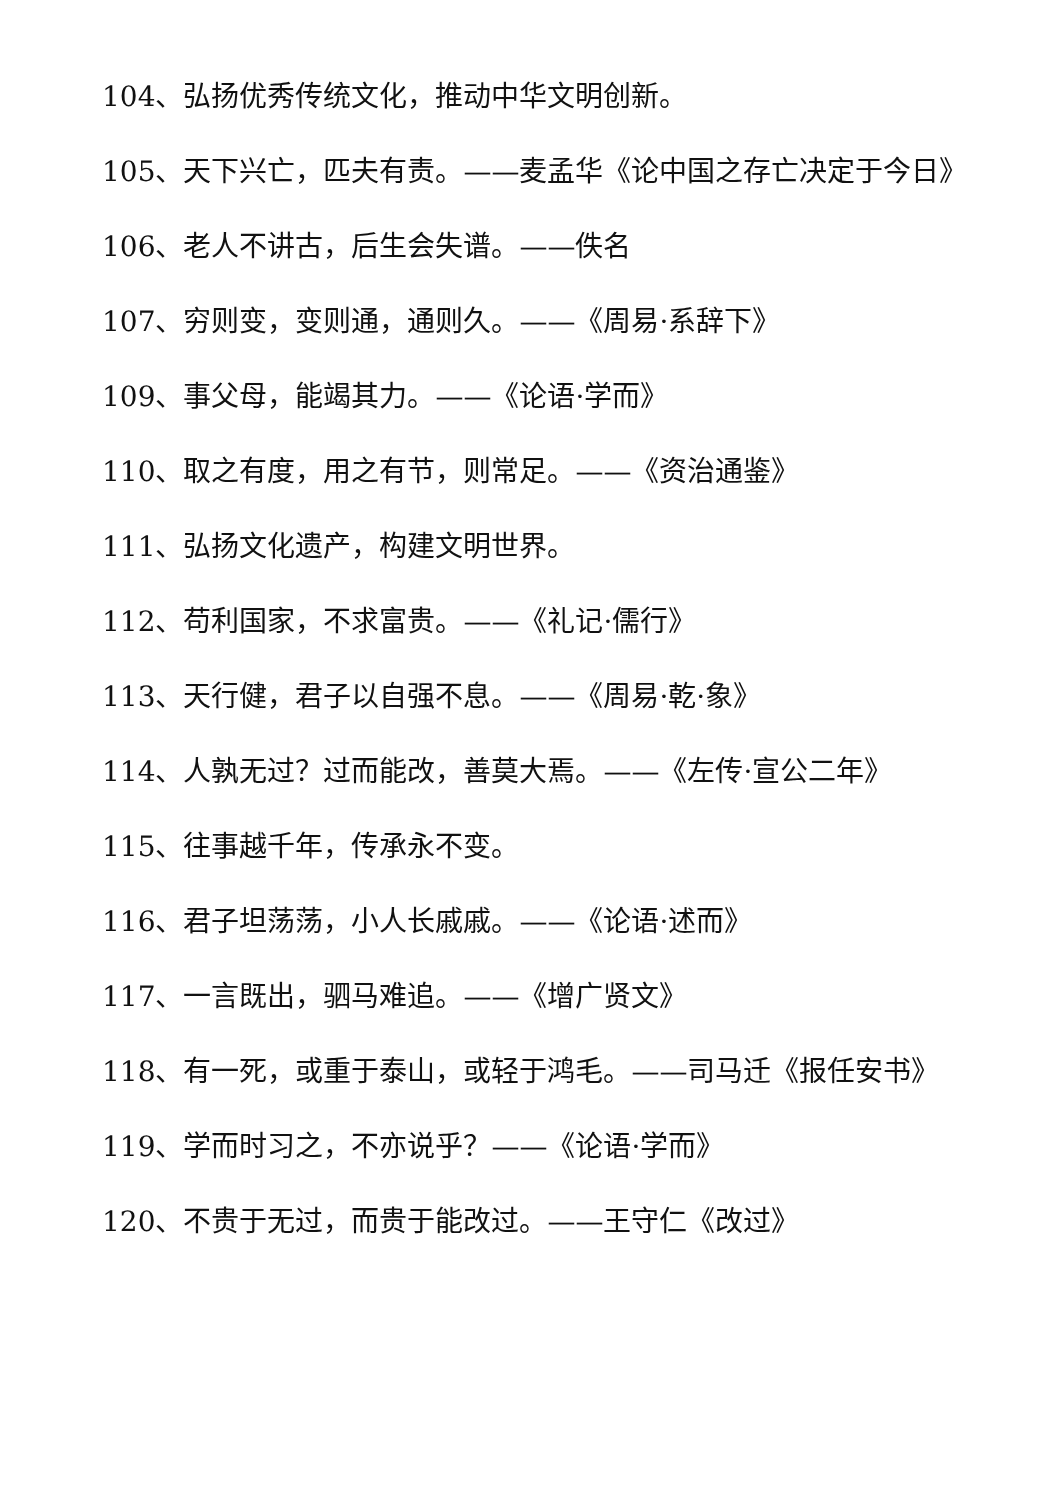104、弘扬优秀传统文化，推动中华文明创新。
105、天下兴亡，匹夫有责。——麦孟华《论中国之存亡决定于今日》
106、老人不讲古，后生会失谱。——佚名
107、穷则变，变则通，通则久。——《周易·系辞下》
109、事父母，能竭其力。——《论语·学而》
110、取之有度，用之有节，则常足。——《资治通鉴》
111、弘扬文化遗产，构建文明世界。
112、苟利国家，不求富贵。——《礼记·儒行》
113、天行健，君子以自强不息。——《周易·乾·象》
114、人孰无过？过而能改，善莫大焉。——《左传·宣公二年》
115、往事越千年，传承永不变。
116、君子坦荡荡，小人长戚戚。——《论语·述而》
117、一言既出，驷马难追。——《增广贤文》
118、有一死，或重于泰山，或轻于鸿毛。——司马迁《报任安书》
119、学而时习之，不亦说乎？——《论语·学而》
120、不贵于无过，而贵于能改过。——王守仁《改过》